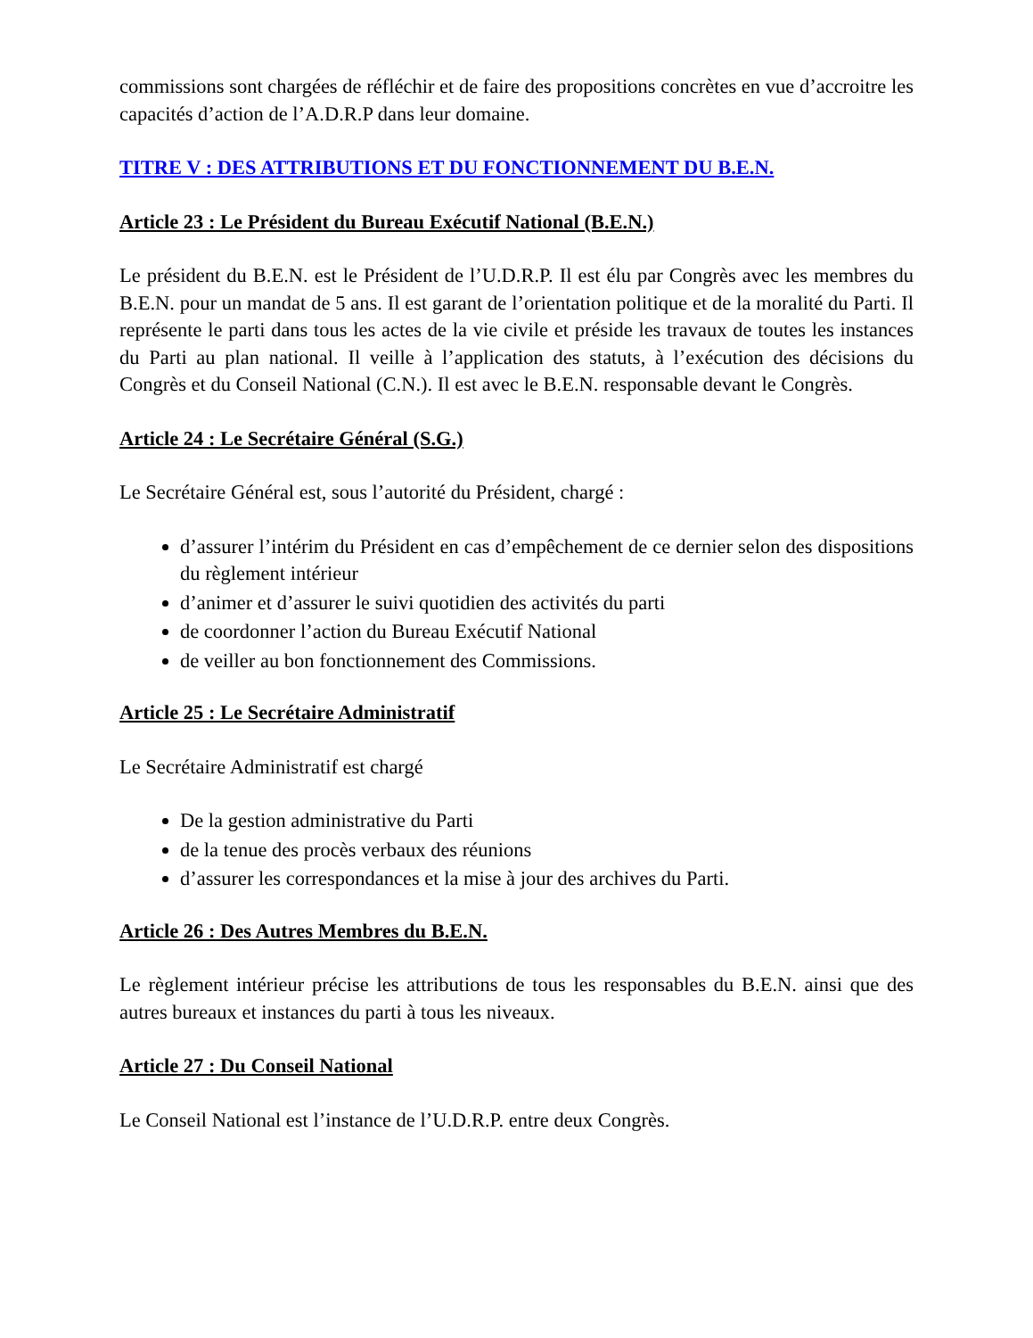commissions sont chargées de réfléchir et de faire des propositions concrètes en vue d’accroitre les capacités d’action de l’A.D.R.P dans leur domaine.
TITRE V : DES ATTRIBUTIONS ET DU FONCTIONNEMENT DU B.E.N.
Article 23 : Le Président du Bureau Exécutif National (B.E.N.)
Le président du B.E.N. est le Président de l’U.D.R.P. Il est élu par Congrès avec les membres du B.E.N. pour un mandat de 5 ans. Il est garant de l’orientation politique et de la moralité du Parti. Il représente le parti dans tous les actes de la vie civile et préside les travaux de toutes les instances du Parti au plan national. Il veille à l’application des statuts, à l’exécution des décisions du Congrès et du Conseil National (C.N.). Il est avec le B.E.N. responsable devant le Congrès.
Article 24 : Le Secrétaire Général (S.G.)
Le Secrétaire Général est, sous l’autorité du Président, chargé :
d’assurer l’intérim du Président en cas d’empêchement de ce dernier selon des dispositions du règlement intérieur
d’animer et d’assurer le suivi quotidien des activités du parti
de coordonner l’action du Bureau Exécutif National
de veiller au bon fonctionnement des Commissions.
Article 25 : Le Secrétaire Administratif
Le Secrétaire Administratif est chargé
De la gestion administrative du Parti
de la tenue des procès verbaux des réunions
d’assurer les correspondances et la mise à jour des archives du Parti.
Article 26 : Des Autres Membres du B.E.N.
Le règlement intérieur précise les attributions de tous les responsables du B.E.N. ainsi que des autres bureaux et instances du parti à tous les niveaux.
Article 27 : Du Conseil National
Le Conseil National est l’instance de l’U.D.R.P. entre deux Congrès.